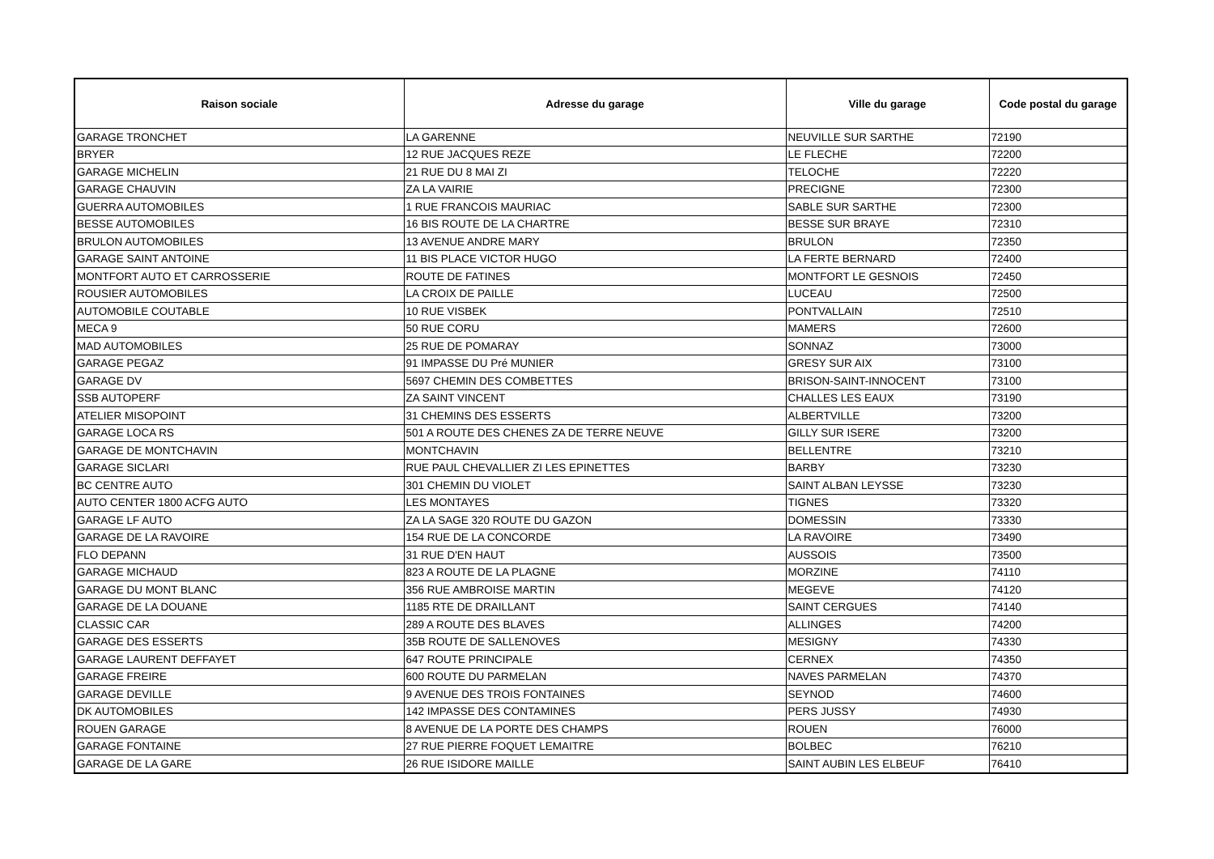| Raison sociale | Adresse du garage | Ville du garage | Code postal du garage |
| --- | --- | --- | --- |
| GARAGE TRONCHET | LA GARENNE | NEUVILLE SUR SARTHE | 72190 |
| BRYER | 12 RUE JACQUES REZE | LE FLECHE | 72200 |
| GARAGE MICHELIN | 21 RUE DU 8 MAI ZI | TELOCHE | 72220 |
| GARAGE CHAUVIN | ZA LA VAIRIE | PRECIGNE | 72300 |
| GUERRA AUTOMOBILES | 1 RUE FRANCOIS MAURIAC | SABLE SUR SARTHE | 72300 |
| BESSE AUTOMOBILES | 16 BIS ROUTE DE LA CHARTRE | BESSE SUR BRAYE | 72310 |
| BRULON AUTOMOBILES | 13 AVENUE ANDRE MARY | BRULON | 72350 |
| GARAGE SAINT ANTOINE | 11 BIS PLACE VICTOR HUGO | LA FERTE BERNARD | 72400 |
| MONTFORT AUTO ET CARROSSERIE | ROUTE DE FATINES | MONTFORT LE GESNOIS | 72450 |
| ROUSIER AUTOMOBILES | LA CROIX DE PAILLE | LUCEAU | 72500 |
| AUTOMOBILE COUTABLE | 10 RUE VISBEK | PONTVALLAIN | 72510 |
| MECA 9 | 50 RUE CORU | MAMERS | 72600 |
| MAD AUTOMOBILES | 25 RUE DE POMARAY | SONNAZ | 73000 |
| GARAGE PEGAZ | 91 IMPASSE DU Pré MUNIER | GRESY SUR AIX | 73100 |
| GARAGE DV | 5697 CHEMIN DES COMBETTES | BRISON-SAINT-INNOCENT | 73100 |
| SSB AUTOPERF | ZA SAINT VINCENT | CHALLES LES EAUX | 73190 |
| ATELIER MISOPOINT | 31 CHEMINS DES ESSERTS | ALBERTVILLE | 73200 |
| GARAGE LOCA RS | 501 A ROUTE DES CHENES ZA DE TERRE NEUVE | GILLY SUR ISERE | 73200 |
| GARAGE DE MONTCHAVIN | MONTCHAVIN | BELLENTRE | 73210 |
| GARAGE SICLARI | RUE PAUL CHEVALLIER ZI LES EPINETTES | BARBY | 73230 |
| BC CENTRE AUTO | 301 CHEMIN DU VIOLET | SAINT ALBAN LEYSSE | 73230 |
| AUTO CENTER 1800 ACFG AUTO | LES MONTAYES | TIGNES | 73320 |
| GARAGE LF AUTO | ZA LA SAGE 320 ROUTE DU GAZON | DOMESSIN | 73330 |
| GARAGE DE LA RAVOIRE | 154 RUE DE LA CONCORDE | LA RAVOIRE | 73490 |
| FLO DEPANN | 31 RUE D'EN HAUT | AUSSOIS | 73500 |
| GARAGE MICHAUD | 823 A ROUTE DE LA PLAGNE | MORZINE | 74110 |
| GARAGE DU MONT BLANC | 356 RUE AMBROISE MARTIN | MEGEVE | 74120 |
| GARAGE DE LA DOUANE | 1185 RTE DE DRAILLANT | SAINT CERGUES | 74140 |
| CLASSIC CAR | 289 A ROUTE DES BLAVES | ALLINGES | 74200 |
| GARAGE DES ESSERTS | 35B ROUTE DE SALLENOVES | MESIGNY | 74330 |
| GARAGE LAURENT DEFFAYET | 647 ROUTE PRINCIPALE | CERNEX | 74350 |
| GARAGE FREIRE | 600 ROUTE DU PARMELAN | NAVES PARMELAN | 74370 |
| GARAGE DEVILLE | 9 AVENUE DES TROIS FONTAINES | SEYNOD | 74600 |
| DK AUTOMOBILES | 142 IMPASSE DES CONTAMINES | PERS JUSSY | 74930 |
| ROUEN GARAGE | 8 AVENUE DE LA PORTE DES CHAMPS | ROUEN | 76000 |
| GARAGE FONTAINE | 27 RUE PIERRE FOQUET LEMAITRE | BOLBEC | 76210 |
| GARAGE DE LA GARE | 26 RUE ISIDORE MAILLE | SAINT AUBIN LES ELBEUF | 76410 |